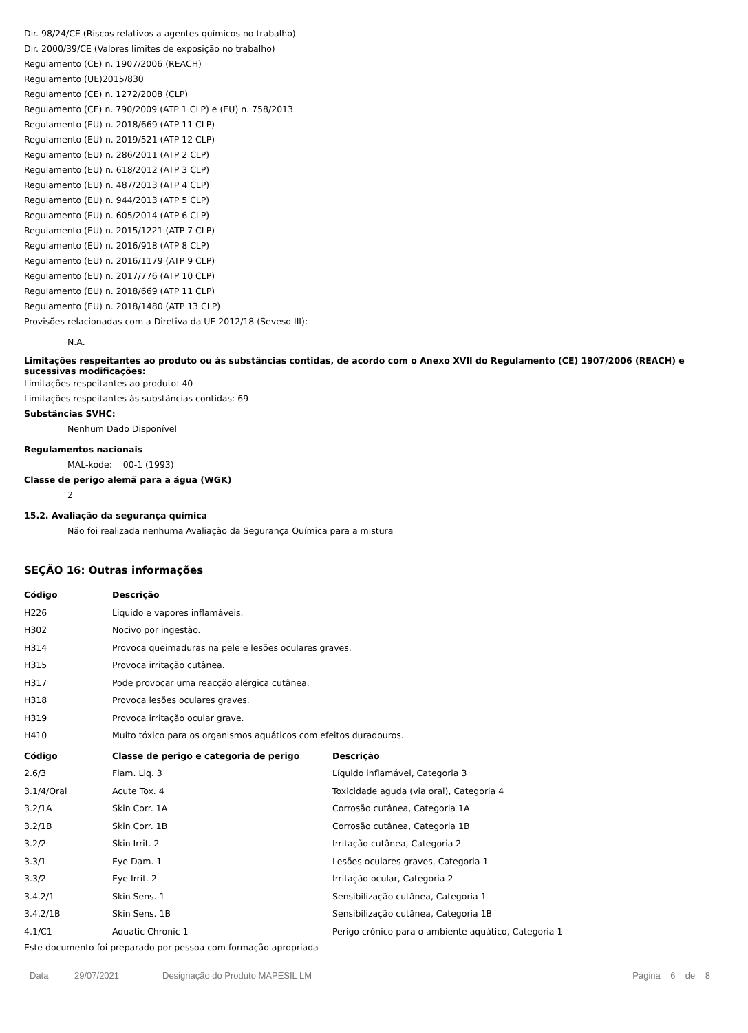Dir. 98/24/CE (Riscos relativos a agentes químicos no trabalho)
Dir. 2000/39/CE (Valores limites de exposição no trabalho)
Regulamento (CE) n. 1907/2006 (REACH)
Regulamento (UE)2015/830
Regulamento (CE) n. 1272/2008 (CLP)
Regulamento (CE) n. 790/2009 (ATP 1 CLP) e (EU) n. 758/2013
Regulamento (EU) n. 2018/669 (ATP 11 CLP)
Regulamento (EU) n. 2019/521 (ATP 12 CLP)
Regulamento (EU) n. 286/2011 (ATP 2 CLP)
Regulamento (EU) n. 618/2012 (ATP 3 CLP)
Regulamento (EU) n. 487/2013 (ATP 4 CLP)
Regulamento (EU) n. 944/2013 (ATP 5 CLP)
Regulamento (EU) n. 605/2014 (ATP 6 CLP)
Regulamento (EU) n. 2015/1221 (ATP 7 CLP)
Regulamento (EU) n. 2016/918 (ATP 8 CLP)
Regulamento (EU) n. 2016/1179 (ATP 9 CLP)
Regulamento (EU) n. 2017/776 (ATP 10 CLP)
Regulamento (EU) n. 2018/669 (ATP 11 CLP)
Regulamento (EU) n. 2018/1480 (ATP 13 CLP)
Provisões relacionadas com a Diretiva da UE 2012/18 (Seveso III):
N.A.
Limitações respeitantes ao produto ou às substâncias contidas, de acordo com o Anexo XVII do Regulamento (CE) 1907/2006 (REACH) e sucessivas modificações:
Limitações respeitantes ao produto: 40
Limitações respeitantes às substâncias contidas: 69
Substâncias SVHC:
Nenhum Dado Disponível
Regulamentos nacionais
MAL-kode: 00-1 (1993)
Classe de perigo alemã para a água (WGK)
2
15.2. Avaliação da segurança química
Não foi realizada nenhuma Avaliação da Segurança Química para a mistura
SEÇÃO 16: Outras informações
| Código | Descrição |
| --- | --- |
| H226 | Líquido e vapores inflamáveis. |
| H302 | Nocivo por ingestão. |
| H314 | Provoca queimaduras na pele e lesões oculares graves. |
| H315 | Provoca irritação cutânea. |
| H317 | Pode provocar uma reacção alérgica cutânea. |
| H318 | Provoca lesões oculares graves. |
| H319 | Provoca irritação ocular grave. |
| H410 | Muito tóxico para os organismos aquáticos com efeitos duradouros. |
| Código | Classe de perigo e categoria de perigo | Descrição |
| --- | --- | --- |
| 2.6/3 | Flam. Liq. 3 | Líquido inflamável, Categoria 3 |
| 3.1/4/Oral | Acute Tox. 4 | Toxicidade aguda (via oral), Categoria 4 |
| 3.2/1A | Skin Corr. 1A | Corrosão cutânea, Categoria 1A |
| 3.2/1B | Skin Corr. 1B | Corrosão cutânea, Categoria 1B |
| 3.2/2 | Skin Irrit. 2 | Irritação cutânea, Categoria 2 |
| 3.3/1 | Eye Dam. 1 | Lesões oculares graves, Categoria 1 |
| 3.3/2 | Eye Irrit. 2 | Irritação ocular, Categoria 2 |
| 3.4.2/1 | Skin Sens. 1 | Sensibilização cutânea, Categoria 1 |
| 3.4.2/1B | Skin Sens. 1B | Sensibilização cutânea, Categoria 1B |
| 4.1/C1 | Aquatic Chronic 1 | Perigo crónico para o ambiente aquático, Categoria 1 |
Este documento foi preparado por pessoa com formação apropriada
Data 29/07/2021 Designação do Produto MAPESIL LM Página 6 de 8